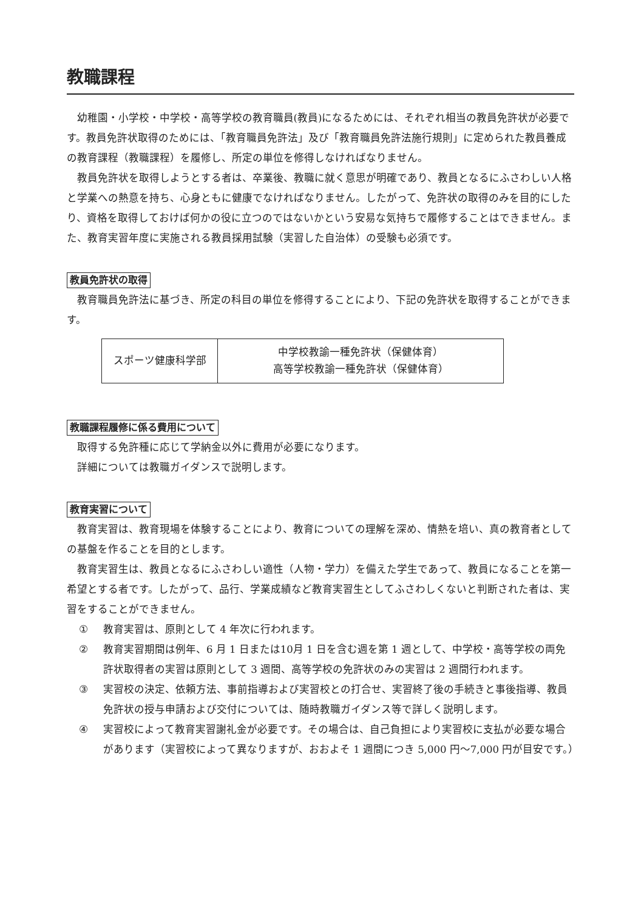教職課程
幼稚園・小学校・中学校・高等学校の教育職員(教員)になるためには、それぞれ相当の教員免許状が必要です。教員免許状取得のためには、「教育職員免許法」及び「教育職員免許法施行規則」に定められた教員養成の教育課程（教職課程）を履修し、所定の単位を修得しなければなりません。
教員免許状を取得しようとする者は、卒業後、教職に就く意思が明確であり、教員となるにふさわしい人格と学業への熱意を持ち、心身ともに健康でなければなりません。したがって、免許状の取得のみを目的にしたり、資格を取得しておけば何かの役に立つのではないかという安易な気持ちで履修することはできません。また、教育実習年度に実施される教員採用試験（実習した自治体）の受験も必須です。
教員免許状の取得
教育職員免許法に基づき、所定の科目の単位を修得することにより、下記の免許状を取得することができます。
| スポーツ健康科学部 | 中学校教諭一種免許状（保健体育） 高等学校教諭一種免許状（保健体育） |
教職課程履修に係る費用について
取得する免許種に応じて学納金以外に費用が必要になります。
詳細については教職ガイダンスで説明します。
教育実習について
教育実習は、教育現場を体験することにより、教育についての理解を深め、情熱を培い、真の教育者としての基盤を作ることを目的とします。
教育実習生は、教員となるにふさわしい適性（人物・学力）を備えた学生であって、教員になることを第一希望とする者です。したがって、品行、学業成績など教育実習生としてふさわしくないと判断された者は、実習をすることができません。
① 教育実習は、原則として 4 年次に行われます。
② 教育実習期間は例年、6 月 1 日または10月 1 日を含む週を第 1 週として、中学校・高等学校の両免許状取得者の実習は原則として 3 週間、高等学校の免許状のみの実習は 2 週間行われます。
③ 実習校の決定、依頼方法、事前指導および実習校との打合せ、実習終了後の手続きと事後指導、教員免許状の授与申請および交付については、随時教職ガイダンス等で詳しく説明します。
④ 実習校によって教育実習謝礼金が必要です。その場合は、自己負担により実習校に支払が必要な場合があります（実習校によって異なりますが、おおよそ 1 週間につき 5,000 円〜7,000 円が目安です。）